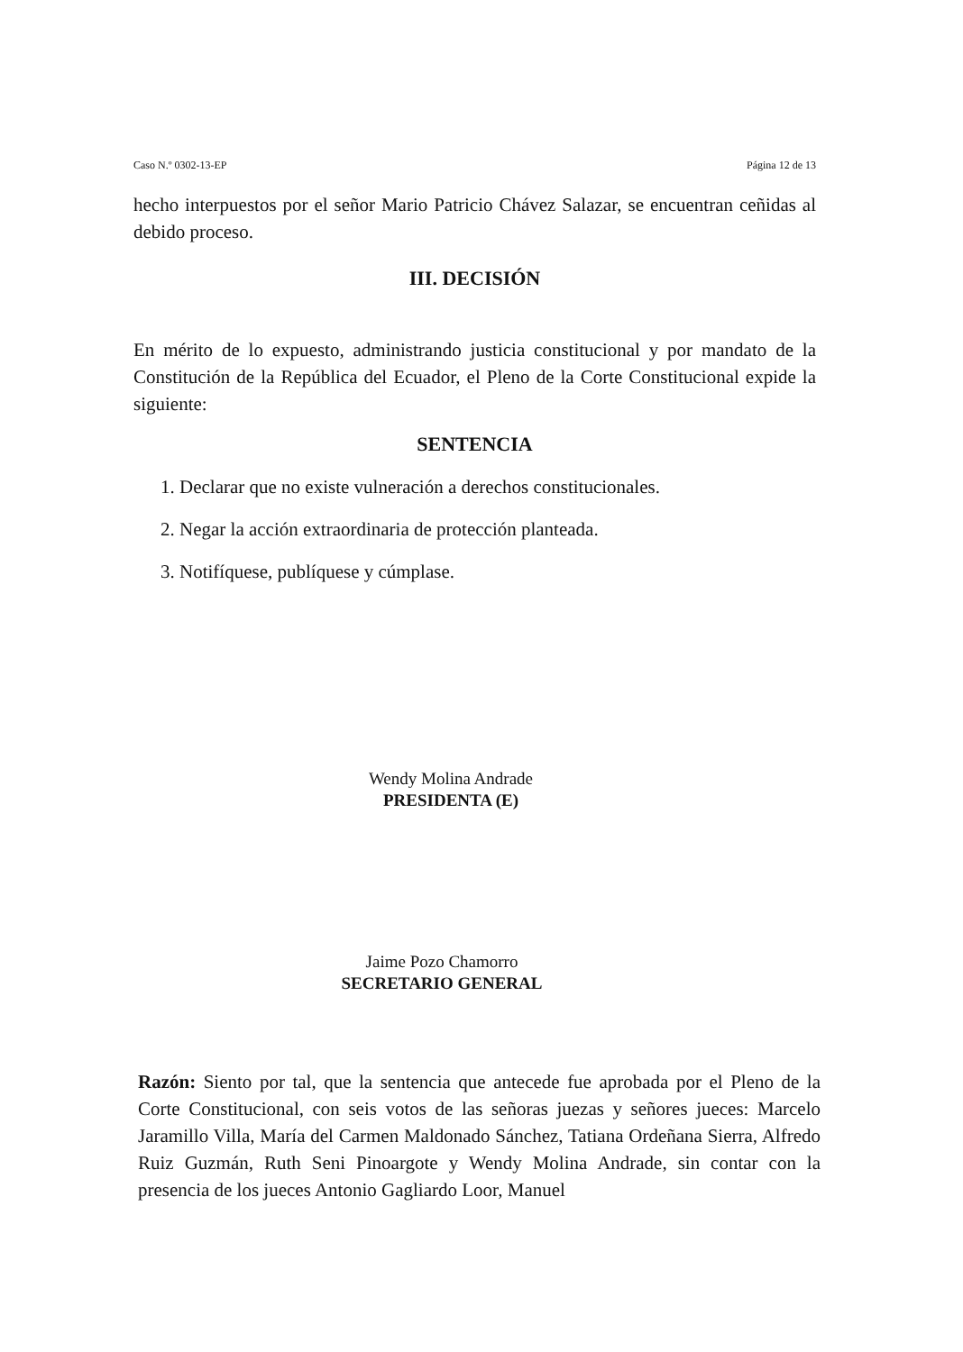Caso N.º 0302-13-EP Página 12 de 13
hecho interpuestos por el señor Mario Patricio Chávez Salazar, se encuentran ceñidas al debido proceso.
III. DECISIÓN
En mérito de lo expuesto, administrando justicia constitucional y por mandato de la Constitución de la República del Ecuador, el Pleno de la Corte Constitucional expide la siguiente:
SENTENCIA
1. Declarar que no existe vulneración a derechos constitucionales.
2. Negar la acción extraordinaria de protección planteada.
3. Notifíquese, publíquese y cúmplase.
Wendy Molina Andrade
PRESIDENTA (E)
Jaime Pozo Chamorro
SECRETARIO GENERAL
Razón: Siento por tal, que la sentencia que antecede fue aprobada por el Pleno de la Corte Constitucional, con seis votos de las señoras juezas y señores jueces: Marcelo Jaramillo Villa, María del Carmen Maldonado Sánchez, Tatiana Ordeñana Sierra, Alfredo Ruiz Guzmán, Ruth Seni Pinoargote y Wendy Molina Andrade, sin contar con la presencia de los jueces Antonio Gagliardo Loor, Manuel